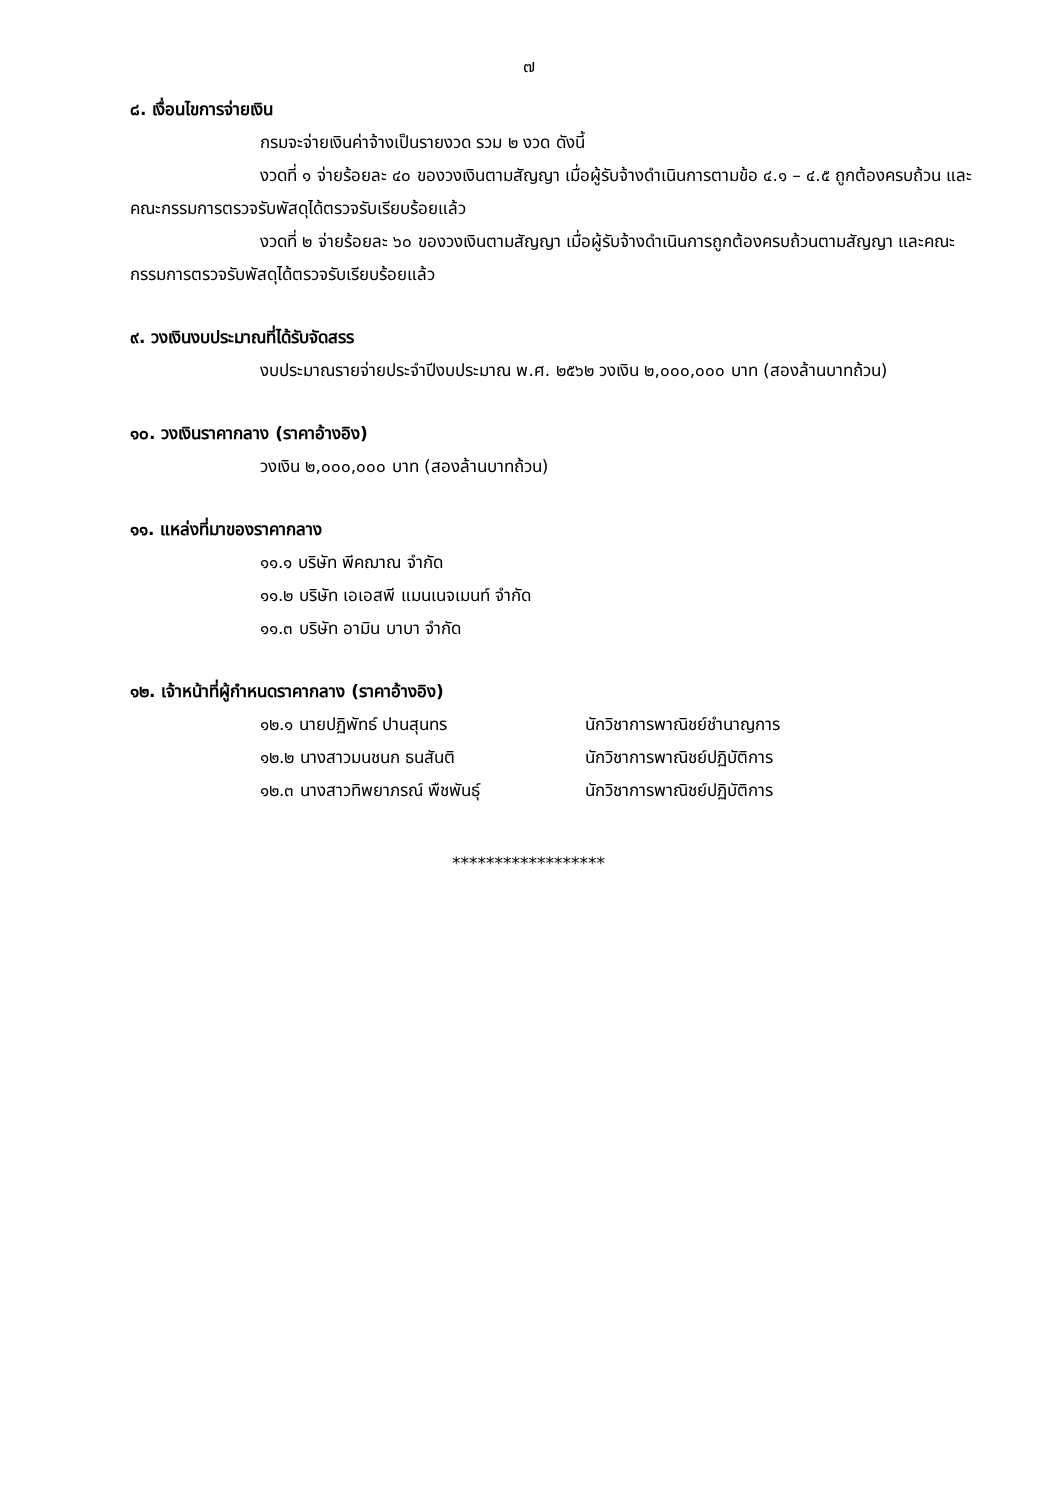๗
๘. เงื่อนไขการจ่ายเงิน
กรมจะจ่ายเงินค่าจ้างเป็นรายงวด รวม ๒ งวด ดังนี้
งวดที่ ๑ จ่ายร้อยละ ๔๐ ของวงเงินตามสัญญา เมื่อผู้รับจ้างดำเนินการตามข้อ ๔.๑ – ๔.๕ ถูกต้องครบถ้วน และคณะกรรมการตรวจรับพัสดุได้ตรวจรับเรียบร้อยแล้ว
งวดที่ ๒ จ่ายร้อยละ ๖๐ ของวงเงินตามสัญญา เมื่อผู้รับจ้างดำเนินการถูกต้องครบถ้วนตามสัญญา และคณะกรรมการตรวจรับพัสดุได้ตรวจรับเรียบร้อยแล้ว
๙. วงเงินงบประมาณที่ได้รับจัดสรร
งบประมาณรายจ่ายประจำปีงบประมาณ พ.ศ. ๒๕๖๒ วงเงิน ๒,๐๐๐,๐๐๐ บาท (สองล้านบาทถ้วน)
๑๐. วงเงินราคากลาง (ราคาอ้างอิง)
วงเงิน ๒,๐๐๐,๐๐๐ บาท (สองล้านบาทถ้วน)
๑๑. แหล่งที่มาของราคากลาง
๑๑.๑ บริษัท พีคฌาณ จำกัด
๑๑.๒ บริษัท เอเอสพี แมนเนจเมนท์ จำกัด
๑๑.๓ บริษัท อามิน บาบา จำกัด
๑๒. เจ้าหน้าที่ผู้กำหนดราคากลาง (ราคาอ้างอิง)
๑๒.๑ นายปฏิพัทธ์ ปานสุนทร นักวิชาการพาณิชย์ชำนาญการ
๑๒.๒ นางสาวมนชนก ธนสันติ นักวิชาการพาณิชย์ปฏิบัติการ
๑๒.๓ นางสาวทิพยาภรณ์ พืชพันธุ์ นักวิชาการพาณิชย์ปฏิบัติการ
******************